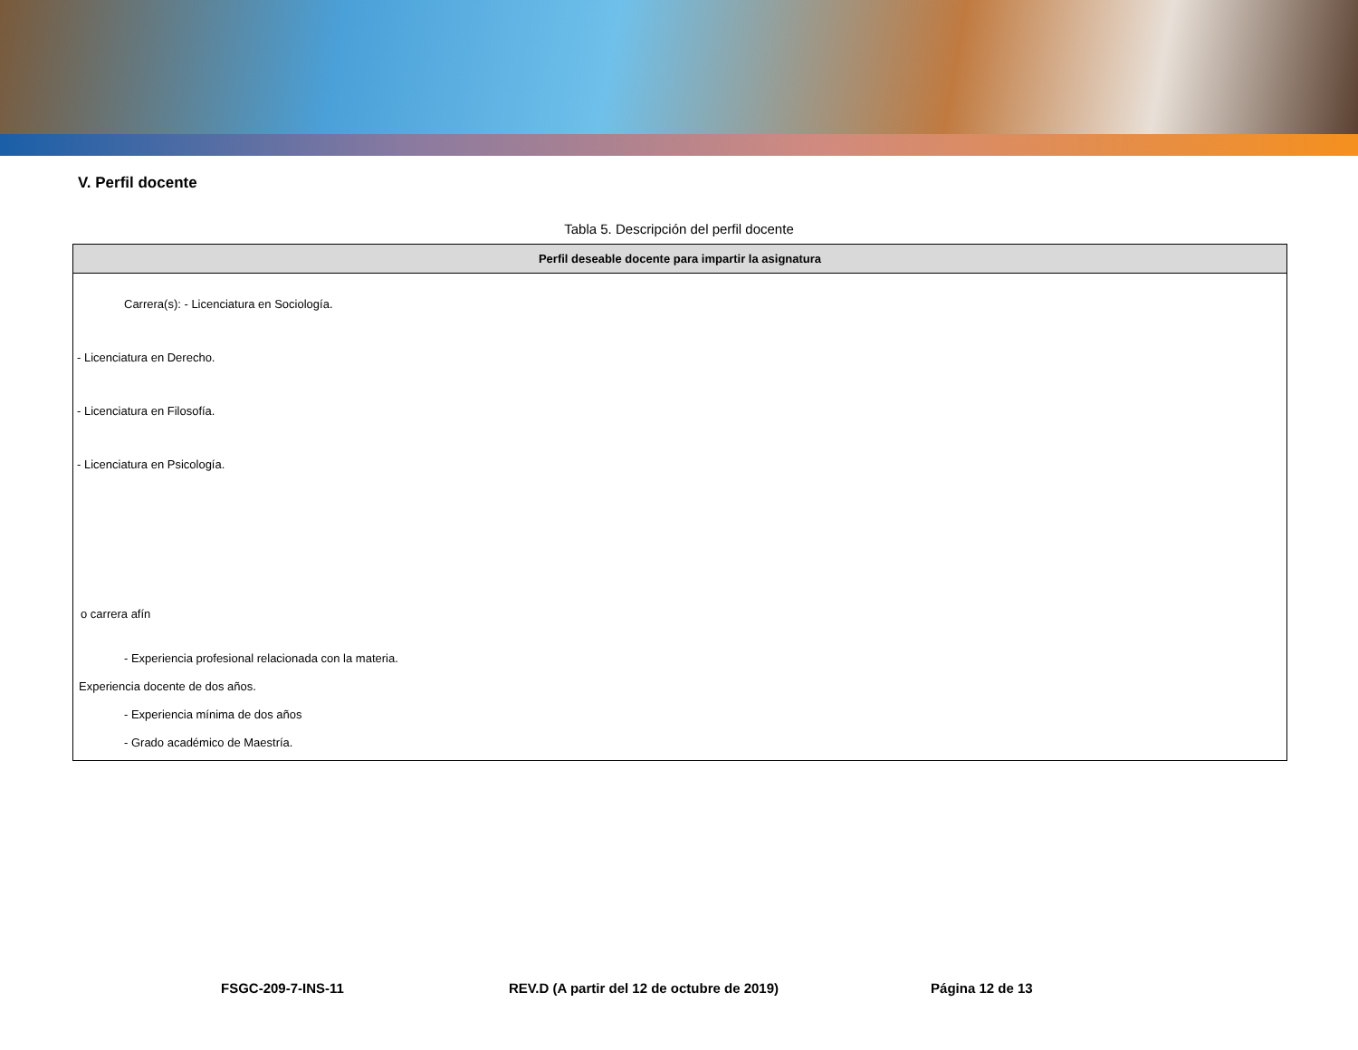V. Perfil docente
Tabla 5. Descripción del perfil docente
| Perfil deseable docente para impartir la asignatura |
| --- |
| Carrera(s): - Licenciatura en Sociología. - Licenciatura en Derecho. - Licenciatura en Filosofía. - Licenciatura en Psicología. o carrera afín - Experiencia profesional relacionada con la materia. Experiencia docente de dos años. - Experiencia mínima de dos años - Grado académico de Maestría. |
FSGC-209-7-INS-11 REV.D (A partir del 12 de octubre de 2019) Página 12 de 13